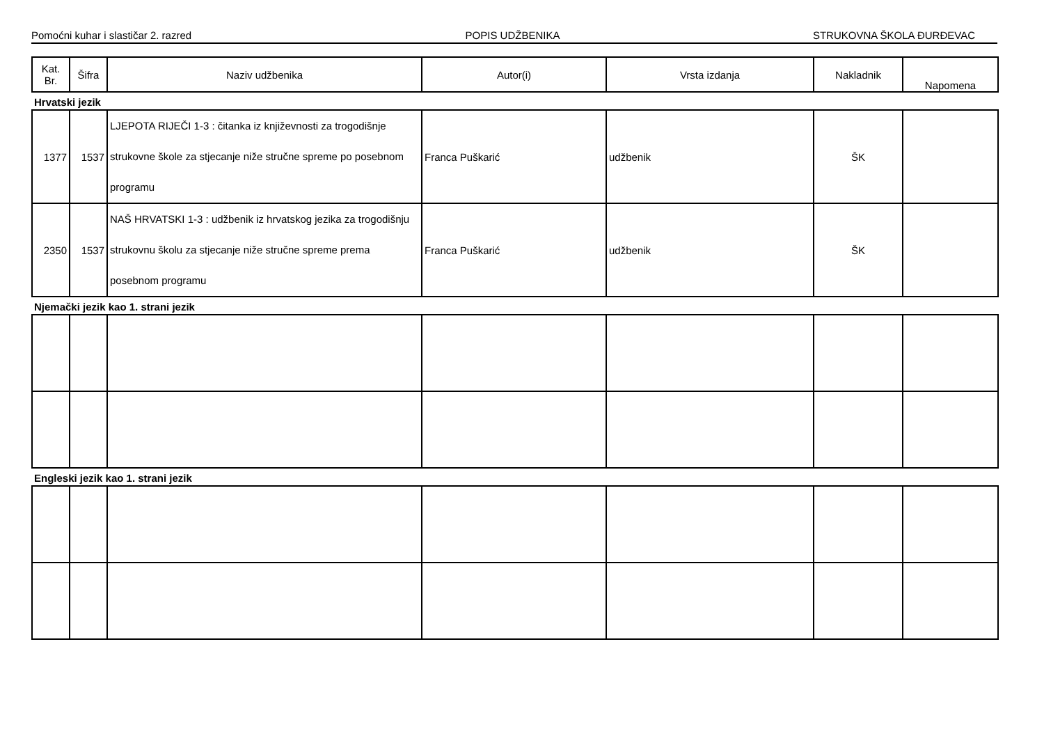Pomoćni kuhar i slastičar 2. razred POPIS UDŽBENIKA STRUKOVNA ŠKOLA ĐURĐEVAC
| Kat. Br. | Šifra | Naziv udžbenika | Autor(i) | Vrsta izdanja | Nakladnik | Napomena |
| --- | --- | --- | --- | --- | --- | --- |
Hrvatski jezik
| 1377 | 1537 | LJEPOTA RIJEČI 1-3 : čitanka iz književnosti za trogodišnje strukovne škole za stjecanje niže stručne spreme po posebnom programu | Franca Puškarić | udžbenik | ŠK | |
| 2350 | 1537 | NAŠ HRVATSKI 1-3 : udžbenik iz hrvatskog jezika za trogodišnju strukovnu školu za stjecanje niže stručne spreme prema posebnom programu | Franca Puškarić | udžbenik | ŠK | |
Njemački jezik kao 1. strani jezik
Engleski jezik kao 1. strani jezik